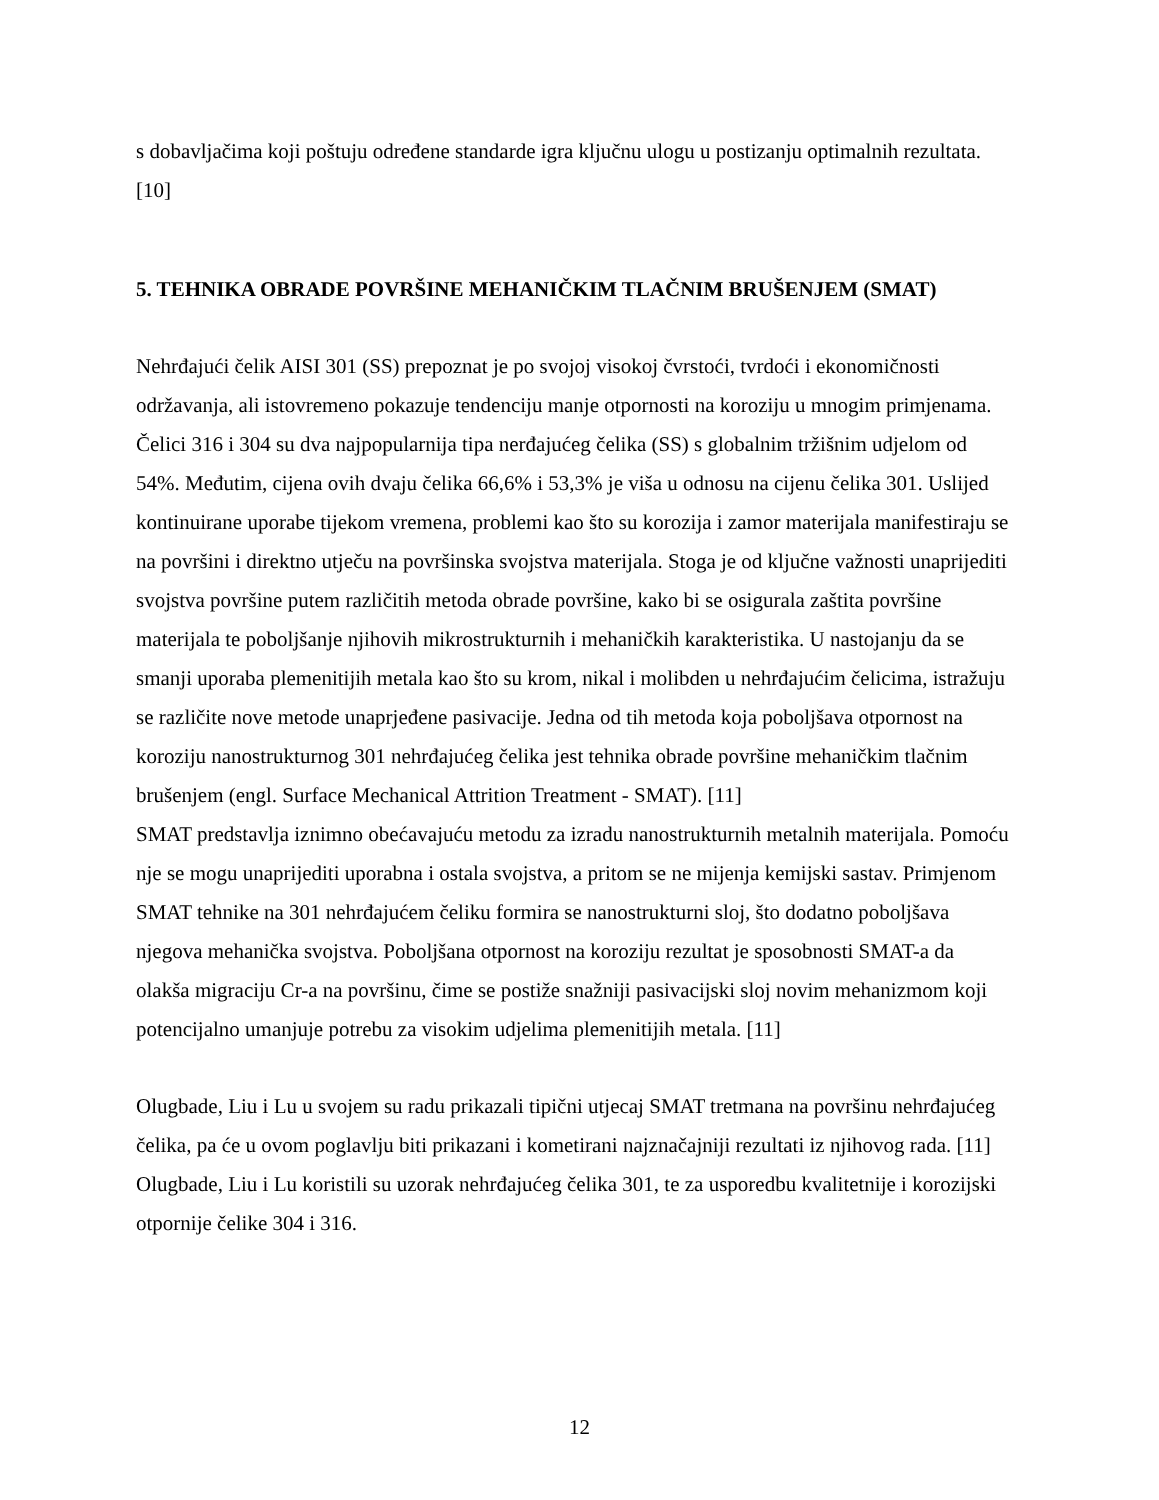s dobavljačima koji poštuju određene standarde igra ključnu ulogu u postizanju optimalnih rezultata. [10]
5. TEHNIKA OBRADE POVRŠINE MEHANIČKIM TLAČNIM BRUŠENJEM (SMAT)
Nehrđajući čelik AISI 301 (SS) prepoznat je po svojoj visokoj čvrstoći, tvrdoći i ekonomičnosti održavanja, ali istovremeno pokazuje tendenciju manje otpornosti na koroziju u mnogim primjenama. Čelici 316 i 304 su dva najpopularnija tipa nerđajućeg čelika (SS) s globalnim tržišnim udjelom od 54%. Međutim, cijena ovih dvaju čelika 66,6% i 53,3% je viša u odnosu na cijenu čelika 301. Uslijed kontinuirane uporabe tijekom vremena, problemi kao što su korozija i zamor materijala manifestiraju se na površini i direktno utječu na površinska svojstva materijala. Stoga je od ključne važnosti unaprijediti svojstva površine putem različitih metoda obrade površine, kako bi se osigurala zaštita površine materijala te poboljšanje njihovih mikrostrukturnih i mehaničkih karakteristika. U nastojanju da se smanji uporaba plemenitijih metala kao što su krom, nikal i molibden u nehrđajućim čelicima, istražuju se različite nove metode unaprjeđene pasivacije. Jedna od tih metoda koja poboljšava otpornost na koroziju nanostrukturnog 301 nehrđajućeg čelika jest tehnika obrade površine mehaničkim tlačnim brušenjem (engl. Surface Mechanical Attrition Treatment - SMAT). [11]
SMAT predstavlja iznimno obećavajuću metodu za izradu nanostrukturnih metalnih materijala. Pomoću nje se mogu unaprijediti uporabna i ostala svojstva, a pritom se ne mijenja kemijski sastav. Primjenom SMAT tehnike na 301 nehrđajućem čeliku formira se nanostrukturni sloj, što dodatno poboljšava njegova mehanička svojstva. Poboljšana otpornost na koroziju rezultat je sposobnosti SMAT-a da olakša migraciju Cr-a na površinu, čime se postiže snažniji pasivacijski sloj novim mehanizmom koji potencijalno umanjuje potrebu za visokim udjelima plemenitijih metala. [11]
Olugbade, Liu i Lu u svojem su radu prikazali tipični utjecaj SMAT tretmana na površinu nehrđajućeg čelika, pa će u ovom poglavlju biti prikazani i kometirani najznačajniji rezultati iz njihovog rada. [11] Olugbade, Liu i Lu koristili su uzorak nehrđajućeg čelika 301, te za usporedbu kvalitetnije i korozijski otpornije čelike 304 i 316.
12